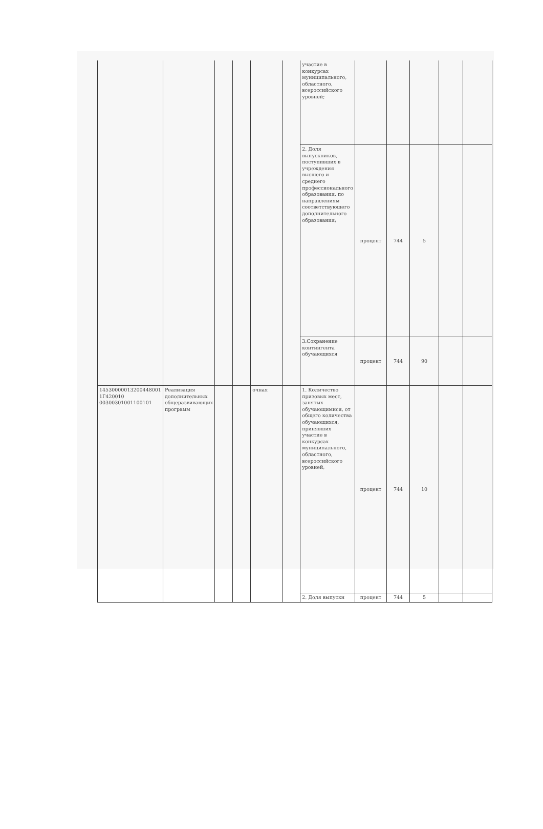| | | | | | | участие в конкурсах муниципального, областного, всероссийского уровней; | | | | | |
| | | | | | | 2. Доля выпускников, поступивших в учреждения высшего и среднего профессионального образования, по направлениям соответствующего дополнительного образования; | процент | 744 | 5 | | |
| | | | | | | 3.Сохранение контингента обучающихся | процент | 744 | 90 | | |
| 14530000013200448001 1Г420010 00300301001100101 | Реализация дополнительных общеразвивающих программ | | | очная | | 1. Количество призовых мест, занятых обучающимися, от общего количества обучающихся, принявших участие в конкурсах муниципального, областного, всероссийского уровней; | процент | 744 | 10 | | |
| | | | | | | 2. Доля выпускн | процент | 744 | 5 | | |